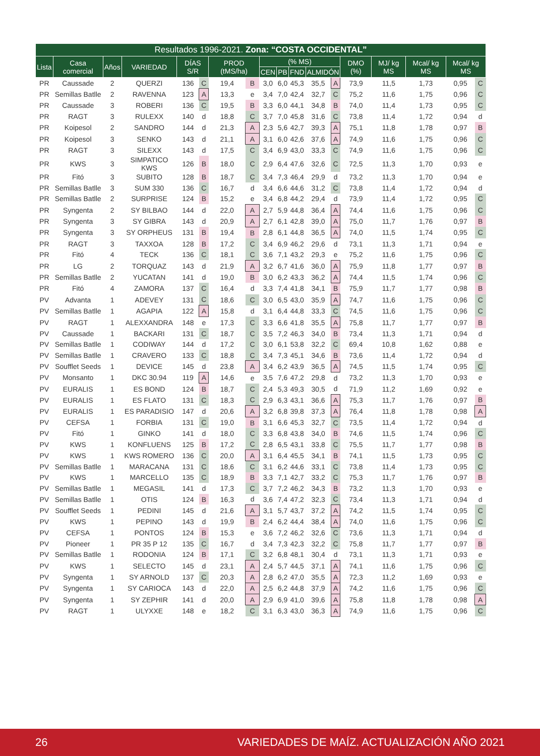| Resultados 1996-2021. Zona: “COSTA OCCIDENTAL” | | | | | | | | | | | | | | | | | |
| --- | --- | --- | --- | --- | --- | --- | --- | --- | --- | --- | --- | --- | --- | --- | --- | --- | --- |
| Lista | Casa comercial | Años | VARIEDAD | DÍAS S/R | | PROD (tMS/ha) | | (% MS) | | | | | DMO (%) | MJ/ kg MS | Mcal/ kg MS | Mcal/ kg MS | |
| | | | | | | | | CEN | PB | FND | ALMIDÓN | | | | | | |
| PR | Caussade | 2 | QUERZI | 136 | C | 19,4 | B | 3,0 | 6,0 | 45,3 | 35,5 | A | 73,9 | 11,5 | 1,73 | 0,95 | C |
| PR | Semillas Batlle | 2 | RAVENNA | 123 | A | 13,3 | e | 3,4 | 7,0 | 42,4 | 32,7 | C | 75,2 | 11,6 | 1,75 | 0,96 | C |
| PR | Caussade | 3 | ROBERI | 136 | C | 19,5 | B | 3,3 | 6,0 | 44,1 | 34,8 | B | 74,0 | 11,4 | 1,73 | 0,95 | C |
| PR | RAGT | 3 | RULEXX | 140 | d | 18,8 | C | 3,7 | 7,0 | 45,8 | 31,6 | C | 73,8 | 11,4 | 1,72 | 0,94 | d |
| PR | Koipesol | 2 | SANDRO | 144 | d | 21,3 | A | 2,3 | 5,6 | 42,7 | 39,3 | A | 75,1 | 11,8 | 1,78 | 0,97 | B |
| PR | Koipesol | 3 | SENKO | 143 | d | 21,1 | A | 3,1 | 6,0 | 42,6 | 37,6 | A | 74,9 | 11,6 | 1,75 | 0,96 | C |
| PR | RAGT | 3 | SILEXX | 143 | d | 17,5 | C | 3,4 | 6,9 | 43,0 | 33,3 | C | 74,9 | 11,6 | 1,75 | 0,96 | C |
| PR | KWS | 3 | SIMPATICO KWS | 126 | B | 18,0 | C | 2,9 | 6,4 | 47,6 | 32,6 | C | 72,5 | 11,3 | 1,70 | 0,93 | e |
| PR | Fitó | 3 | SUBITO | 128 | B | 18,7 | C | 3,4 | 7,3 | 46,4 | 29,9 | d | 73,2 | 11,3 | 1,70 | 0,94 | e |
| PR | Semillas Batlle | 3 | SUM 330 | 136 | C | 16,7 | d | 3,4 | 6,6 | 44,6 | 31,2 | C | 73,8 | 11,4 | 1,72 | 0,94 | d |
| PR | Semillas Batlle | 2 | SURPRISE | 124 | B | 15,2 | e | 3,4 | 6,8 | 44,2 | 29,4 | d | 73,9 | 11,4 | 1,72 | 0,95 | C |
| PR | Syngenta | 2 | SY BILBAO | 144 | d | 22,0 | A | 2,7 | 5,9 | 44,8 | 36,4 | A | 74,4 | 11,6 | 1,75 | 0,96 | C |
| PR | Syngenta | 3 | SY GIBRA | 143 | d | 20,9 | A | 2,7 | 6,1 | 42,8 | 39,0 | A | 75,0 | 11,7 | 1,76 | 0,97 | B |
| PR | Syngenta | 3 | SY ORPHEUS | 131 | B | 19,4 | B | 2,8 | 6,1 | 44,8 | 36,5 | A | 74,0 | 11,5 | 1,74 | 0,95 | C |
| PR | RAGT | 3 | TAXXOA | 128 | B | 17,2 | C | 3,4 | 6,9 | 46,2 | 29,6 | d | 73,1 | 11,3 | 1,71 | 0,94 | e |
| PR | Fitó | 4 | TECK | 136 | C | 18,1 | C | 3,6 | 7,1 | 43,2 | 29,3 | e | 75,2 | 11,6 | 1,75 | 0,96 | C |
| PR | LG | 2 | TORQUAZ | 143 | d | 21,9 | A | 3,2 | 6,7 | 41,6 | 36,0 | A | 75,9 | 11,8 | 1,77 | 0,97 | B |
| PR | Semillas Batlle | 2 | YUCATAN | 141 | d | 19,0 | B | 3,0 | 6,2 | 43,3 | 36,2 | A | 74,4 | 11,5 | 1,74 | 0,96 | C |
| PR | Fitó | 4 | ZAMORA | 137 | C | 16,4 | d | 3,3 | 7,4 | 41,8 | 34,1 | B | 75,9 | 11,7 | 1,77 | 0,98 | B |
| PV | Advanta | 1 | ADEVEY | 131 | C | 18,6 | C | 3,0 | 6,5 | 43,0 | 35,9 | A | 74,7 | 11,6 | 1,75 | 0,96 | C |
| PV | Semillas Batlle | 1 | AGAPIA | 122 | A | 15,8 | d | 3,1 | 6,4 | 44,8 | 33,3 | C | 74,5 | 11,6 | 1,75 | 0,96 | C |
| PV | RAGT | 1 | ALEXXANDRA | 148 | e | 17,3 | C | 3,3 | 6,6 | 41,8 | 35,5 | A | 75,8 | 11,7 | 1,77 | 0,97 | B |
| PV | Caussade | 1 | BACKARI | 131 | C | 18,7 | C | 3,5 | 7,2 | 46,3 | 34,0 | B | 73,4 | 11,3 | 1,71 | 0,94 | d |
| PV | Semillas Batlle | 1 | CODIWAY | 144 | d | 17,2 | C | 3,0 | 6,1 | 53,8 | 32,2 | C | 69,4 | 10,8 | 1,62 | 0,88 | e |
| PV | Semillas Batlle | 1 | CRAVERO | 133 | C | 18,8 | C | 3,4 | 7,3 | 45,1 | 34,6 | B | 73,6 | 11,4 | 1,72 | 0,94 | d |
| PV | Soufflet Seeds | 1 | DEVICE | 145 | d | 23,8 | A | 3,4 | 6,2 | 43,9 | 36,5 | A | 74,5 | 11,5 | 1,74 | 0,95 | C |
| PV | Monsanto | 1 | DKC 30.94 | 119 | A | 14,6 | e | 3,5 | 7,6 | 47,2 | 29,8 | d | 73,2 | 11,3 | 1,70 | 0,93 | e |
| PV | EURALIS | 1 | ES BOND | 124 | B | 18,7 | C | 2,4 | 5,3 | 49,3 | 30,5 | d | 71,9 | 11,2 | 1,69 | 0,92 | e |
| PV | EURALIS | 1 | ES FLATO | 131 | C | 18,3 | C | 2,9 | 6,3 | 43,1 | 36,6 | A | 75,3 | 11,7 | 1,76 | 0,97 | B |
| PV | EURALIS | 1 | ES PARADISIO | 147 | d | 20,6 | A | 3,2 | 6,8 | 39,8 | 37,3 | A | 76,4 | 11,8 | 1,78 | 0,98 | A |
| PV | CEFSA | 1 | FORBIA | 131 | C | 19,0 | B | 3,1 | 6,6 | 45,3 | 32,7 | C | 73,5 | 11,4 | 1,72 | 0,94 | d |
| PV | Fitó | 1 | GINKO | 141 | d | 18,0 | C | 3,3 | 6,8 | 43,8 | 34,0 | B | 74,6 | 11,5 | 1,74 | 0,96 | C |
| PV | KWS | 1 | KONFLUENS | 125 | B | 17,2 | C | 2,8 | 6,5 | 43,1 | 33,8 | C | 75,5 | 11,7 | 1,77 | 0,98 | B |
| PV | KWS | 1 | KWS ROMERO | 136 | C | 20,0 | A | 3,1 | 6,4 | 45,5 | 34,1 | B | 74,1 | 11,5 | 1,73 | 0,95 | C |
| PV | Semillas Batlle | 1 | MARACANA | 131 | C | 18,6 | C | 3,1 | 6,2 | 44,6 | 33,1 | C | 73,8 | 11,4 | 1,73 | 0,95 | C |
| PV | KWS | 1 | MARCELLO | 135 | C | 18,9 | B | 3,3 | 7,1 | 42,7 | 33,2 | C | 75,3 | 11,7 | 1,76 | 0,97 | B |
| PV | Semillas Batlle | 1 | MEGASIL | 141 | d | 17,3 | C | 3,7 | 7,2 | 46,2 | 34,3 | B | 73,2 | 11,3 | 1,70 | 0,93 | e |
| PV | Semillas Batlle | 1 | OTIS | 124 | B | 16,3 | d | 3,6 | 7,4 | 47,2 | 32,3 | C | 73,4 | 11,3 | 1,71 | 0,94 | d |
| PV | Soufflet Seeds | 1 | PEDINI | 145 | d | 21,6 | A | 3,1 | 5,7 | 43,7 | 37,2 | A | 74,2 | 11,5 | 1,74 | 0,95 | C |
| PV | KWS | 1 | PEPINO | 143 | d | 19,9 | B | 2,4 | 6,2 | 44,4 | 38,4 | A | 74,0 | 11,6 | 1,75 | 0,96 | C |
| PV | CEFSA | 1 | PONTOS | 124 | B | 15,3 | e | 3,6 | 7,2 | 46,2 | 32,6 | C | 73,6 | 11,3 | 1,71 | 0,94 | d |
| PV | Pioneer | 1 | PR 35 P 12 | 135 | C | 16,7 | d | 3,4 | 7,3 | 42,3 | 32,2 | C | 75,8 | 11,7 | 1,77 | 0,97 | B |
| PV | Semillas Batlle | 1 | RODONIA | 124 | B | 17,1 | C | 3,2 | 6,8 | 48,1 | 30,4 | d | 73,1 | 11,3 | 1,71 | 0,93 | e |
| PV | KWS | 1 | SELECTO | 145 | d | 23,1 | A | 2,4 | 5,7 | 44,5 | 37,1 | A | 74,1 | 11,6 | 1,75 | 0,96 | C |
| PV | Syngenta | 1 | SY ARNOLD | 137 | C | 20,3 | A | 2,8 | 6,2 | 47,0 | 35,5 | A | 72,3 | 11,2 | 1,69 | 0,93 | e |
| PV | Syngenta | 1 | SY CARIOCA | 143 | d | 22,0 | A | 2,5 | 6,2 | 44,8 | 37,9 | A | 74,2 | 11,6 | 1,75 | 0,96 | C |
| PV | Syngenta | 1 | SY ZEPHIR | 141 | d | 20,0 | A | 2,9 | 6,9 | 41,0 | 39,6 | A | 75,8 | 11,8 | 1,78 | 0,98 | A |
| PV | RAGT | 1 | ULYXXE | 148 | e | 18,2 | C | 3,1 | 6,3 | 43,0 | 36,3 | A | 74,9 | 11,6 | 1,75 | 0,96 | C |
26 VARIEDADES DE MAÍZ. ACTUALIZACIÓN AÑO 2021